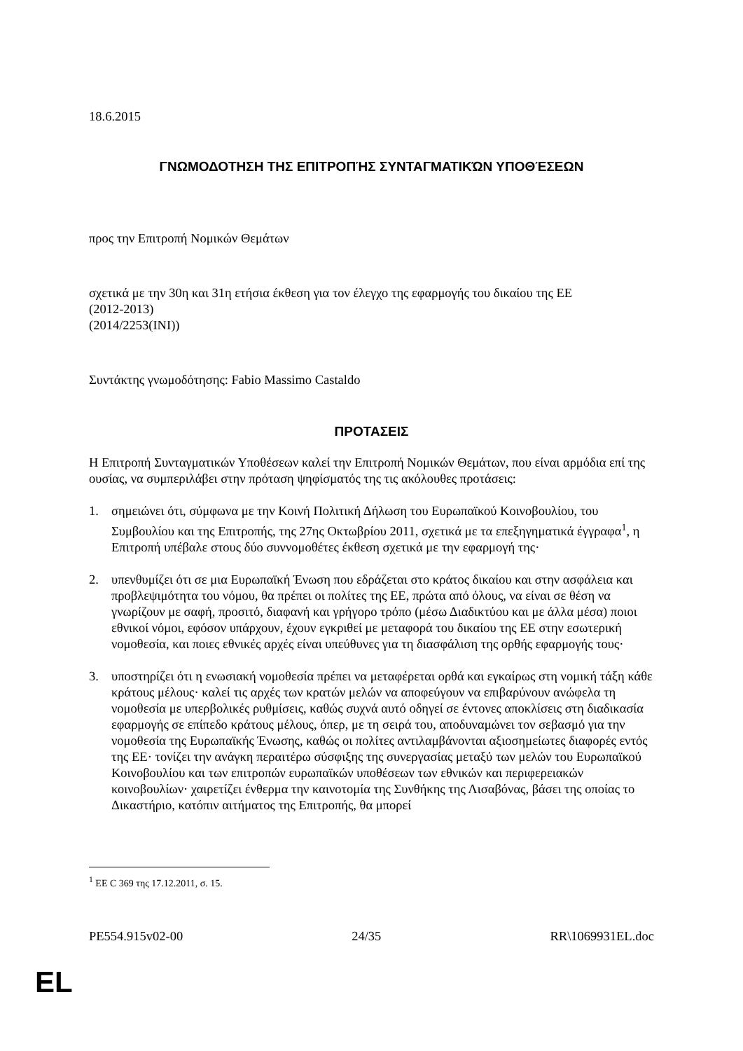18.6.2015
ΓΝΩΜΟΔΟΤΗΣΗ ΤΗΣ ΕΠΙΤΡΟΠΉΣ ΣΥΝΤΑΓΜΑΤΙΚΏΝ ΥΠΟΘΈΣΕΩΝ
προς την Επιτροπή Νομικών Θεμάτων
σχετικά με την 30η και 31η ετήσια έκθεση για τον έλεγχο της εφαρμογής του δικαίου της ΕΕ
(2012-2013)
(2014/2253(INI))
Συντάκτης γνωμοδότησης: Fabio Massimo Castaldo
ΠΡΟΤΑΣΕΙΣ
Η Επιτροπή Συνταγματικών Υποθέσεων καλεί την Επιτροπή Νομικών Θεμάτων, που είναι αρμόδια επί της ουσίας, να συμπεριλάβει στην πρόταση ψηφίσματός της τις ακόλουθες προτάσεις:
1. σημειώνει ότι, σύμφωνα με την Κοινή Πολιτική Δήλωση του Ευρωπαϊκού Κοινοβουλίου, του Συμβουλίου και της Επιτροπής, της 27ης Οκτωβρίου 2011, σχετικά με τα επεξηγηματικά έγγραφα<sup>1</sup>, η Επιτροπή υπέβαλε στους δύο συννομοθέτες έκθεση σχετικά με την εφαρμογή της·
2. υπενθυμίζει ότι σε μια Ευρωπαϊκή Ένωση που εδράζεται στο κράτος δικαίου και στην ασφάλεια και προβλεψιμότητα του νόμου, θα πρέπει οι πολίτες της ΕΕ, πρώτα από όλους, να είναι σε θέση να γνωρίζουν με σαφή, προσιτό, διαφανή και γρήγορο τρόπο (μέσω Διαδικτύου και με άλλα μέσα) ποιοι εθνικοί νόμοι, εφόσον υπάρχουν, έχουν εγκριθεί με μεταφορά του δικαίου της ΕΕ στην εσωτερική νομοθεσία, και ποιες εθνικές αρχές είναι υπεύθυνες για τη διασφάλιση της ορθής εφαρμογής τους·
3. υποστηρίζει ότι η ενωσιακή νομοθεσία πρέπει να μεταφέρεται ορθά και εγκαίρως στη νομική τάξη κάθε κράτους μέλους· καλεί τις αρχές των κρατών μελών να αποφεύγουν να επιβαρύνουν ανώφελα τη νομοθεσία με υπερβολικές ρυθμίσεις, καθώς συχνά αυτό οδηγεί σε έντονες αποκλίσεις στη διαδικασία εφαρμογής σε επίπεδο κράτους μέλους, όπερ, με τη σειρά του, αποδυναμώνει τον σεβασμό για την νομοθεσία της Ευρωπαϊκής Ένωσης, καθώς οι πολίτες αντιλαμβάνονται αξιοσημείωτες διαφορές εντός της ΕΕ· τονίζει την ανάγκη περαιτέρω σύσφιξης της συνεργασίας μεταξύ των μελών του Ευρωπαϊκού Κοινοβουλίου και των επιτροπών ευρωπαϊκών υποθέσεων των εθνικών και περιφερειακών κοινοβουλίων· χαιρετίζει ένθερμα την καινοτομία της Συνθήκης της Λισαβόνας, βάσει της οποίας το Δικαστήριο, κατόπιν αιτήματος της Επιτροπής, θα μπορεί
<sup>1</sup> ΕΕ C 369 της 17.12.2011, σ. 15.
PE554.915v02-00 24/35 RR\1069931EL.doc
EL